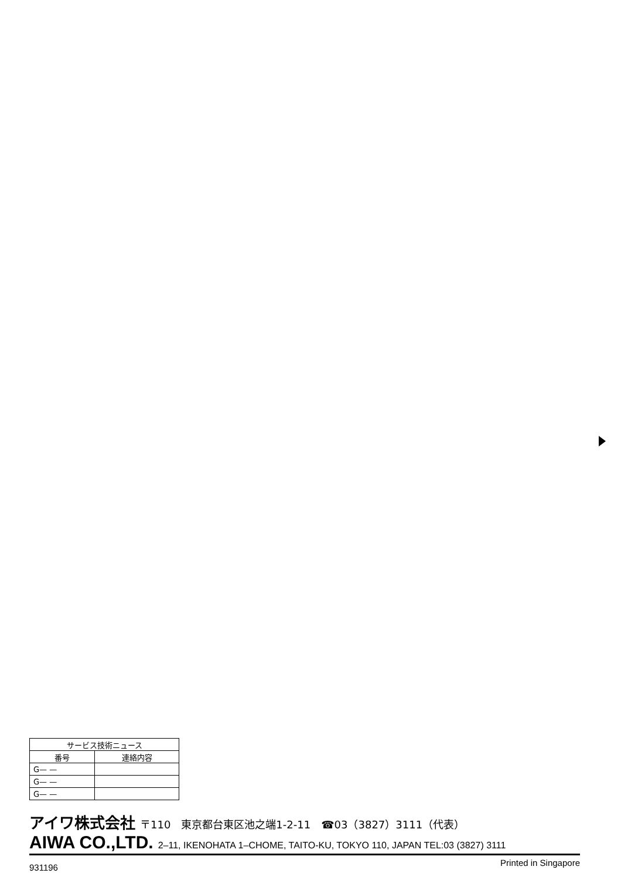| サービス技術ニュース | |
| --- | --- |
| 番号 | 連絡内容 |
| G— — | |
| G— — | |
| G— — | |
アイワ株式会社 〒110　東京都台東区池之端1-2-11　☎03（3827）3111（代表）
AIWA CO.,LTD. 2–11, IKENOHATA 1–CHOME, TAITO-KU, TOKYO 110, JAPAN TEL:03 (3827) 3111
931196 Printed in Singapore